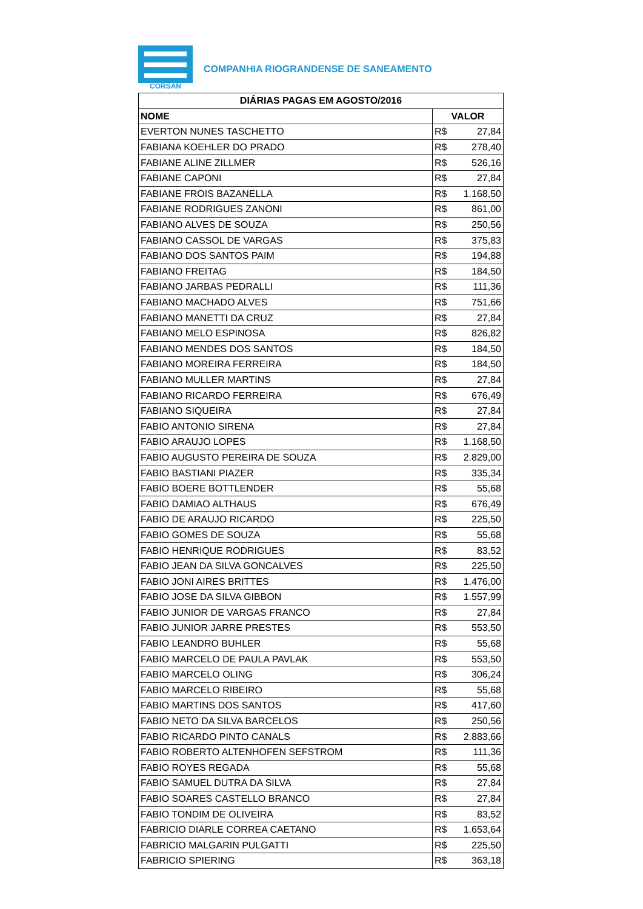CORSAN
COMPANHIA RIOGRANDENSE DE SANEAMENTO
| DIÁRIAS PAGAS EM AGOSTO/2016 | |
| --- | --- |
| NOME | VALOR |
| EVERTON NUNES TASCHETTO | R$ 27,84 |
| FABIANA KOEHLER DO PRADO | R$ 278,40 |
| FABIANE ALINE ZILLMER | R$ 526,16 |
| FABIANE CAPONI | R$ 27,84 |
| FABIANE FROIS BAZANELLA | R$ 1.168,50 |
| FABIANE RODRIGUES ZANONI | R$ 861,00 |
| FABIANO ALVES DE SOUZA | R$ 250,56 |
| FABIANO CASSOL DE VARGAS | R$ 375,83 |
| FABIANO DOS SANTOS PAIM | R$ 194,88 |
| FABIANO FREITAG | R$ 184,50 |
| FABIANO JARBAS PEDRALLI | R$ 111,36 |
| FABIANO MACHADO ALVES | R$ 751,66 |
| FABIANO MANETTI DA CRUZ | R$ 27,84 |
| FABIANO MELO ESPINOSA | R$ 826,82 |
| FABIANO MENDES DOS SANTOS | R$ 184,50 |
| FABIANO MOREIRA FERREIRA | R$ 184,50 |
| FABIANO MULLER MARTINS | R$ 27,84 |
| FABIANO RICARDO FERREIRA | R$ 676,49 |
| FABIANO SIQUEIRA | R$ 27,84 |
| FABIO ANTONIO SIRENA | R$ 27,84 |
| FABIO ARAUJO LOPES | R$ 1.168,50 |
| FABIO AUGUSTO PEREIRA DE SOUZA | R$ 2.829,00 |
| FABIO BASTIANI PIAZER | R$ 335,34 |
| FABIO BOERE BOTTLENDER | R$ 55,68 |
| FABIO DAMIAO ALTHAUS | R$ 676,49 |
| FABIO DE ARAUJO RICARDO | R$ 225,50 |
| FABIO GOMES DE SOUZA | R$ 55,68 |
| FABIO HENRIQUE RODRIGUES | R$ 83,52 |
| FABIO JEAN DA SILVA GONCALVES | R$ 225,50 |
| FABIO JONI AIRES BRITTES | R$ 1.476,00 |
| FABIO JOSE DA SILVA GIBBON | R$ 1.557,99 |
| FABIO JUNIOR DE VARGAS FRANCO | R$ 27,84 |
| FABIO JUNIOR JARRE PRESTES | R$ 553,50 |
| FABIO LEANDRO BUHLER | R$ 55,68 |
| FABIO MARCELO DE PAULA PAVLAK | R$ 553,50 |
| FABIO MARCELO OLING | R$ 306,24 |
| FABIO MARCELO RIBEIRO | R$ 55,68 |
| FABIO MARTINS DOS SANTOS | R$ 417,60 |
| FABIO NETO DA SILVA BARCELOS | R$ 250,56 |
| FABIO RICARDO PINTO CANALS | R$ 2.883,66 |
| FABIO ROBERTO ALTENHOFEN SEFSTROM | R$ 111,36 |
| FABIO ROYES REGADA | R$ 55,68 |
| FABIO SAMUEL DUTRA DA SILVA | R$ 27,84 |
| FABIO SOARES CASTELLO BRANCO | R$ 27,84 |
| FABIO TONDIM DE OLIVEIRA | R$ 83,52 |
| FABRICIO DIARLE CORREA CAETANO | R$ 1.653,64 |
| FABRICIO MALGARIN PULGATTI | R$ 225,50 |
| FABRICIO SPIERING | R$ 363,18 |